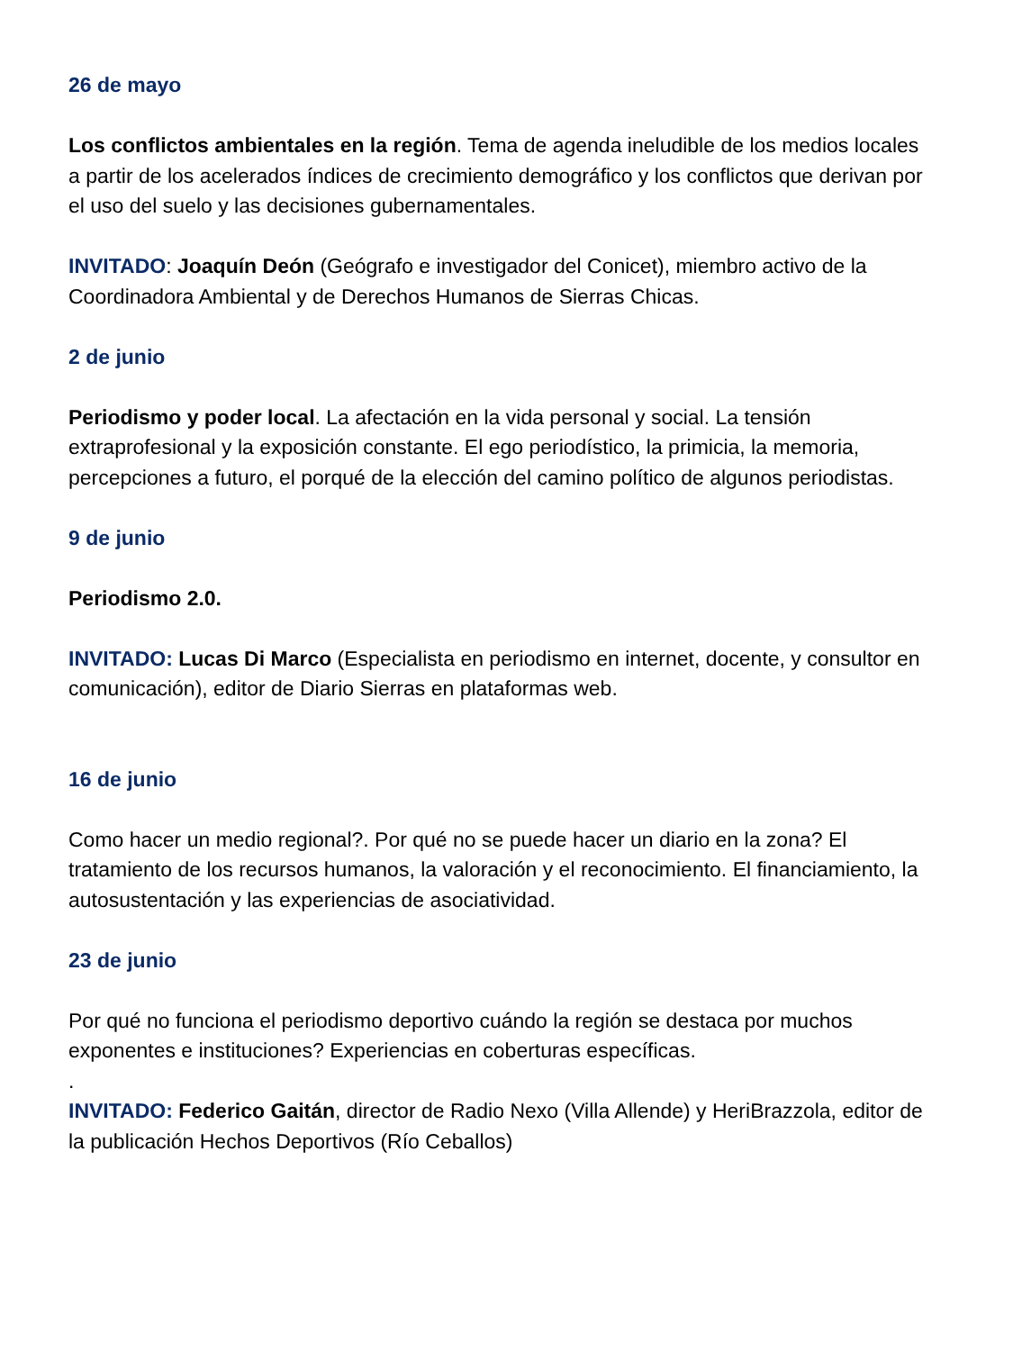26 de mayo
Los conflictos ambientales en la región. Tema de agenda ineludible de los medios locales a partir de los acelerados índices de crecimiento demográfico y los conflictos que derivan por el uso del suelo y las decisiones gubernamentales.
INVITADO: Joaquín Deón (Geógrafo e investigador del Conicet), miembro activo de la Coordinadora Ambiental y de Derechos Humanos de Sierras Chicas.
2 de junio
Periodismo y poder local. La afectación en la vida personal y social. La tensión extraprofesional y la exposición constante. El ego periodístico, la primicia, la memoria, percepciones a futuro, el porqué de la elección del camino político de algunos periodistas.
9 de junio
Periodismo 2.0.
INVITADO: Lucas Di Marco (Especialista en periodismo en internet, docente, y consultor en comunicación), editor de Diario Sierras en plataformas web.
16 de junio
Como hacer un medio regional?. Por qué no se puede hacer un diario en la zona? El tratamiento de los recursos humanos, la valoración y el reconocimiento. El financiamiento, la autosustentación y las experiencias de asociatividad.
23 de junio
Por qué no funciona el periodismo deportivo cuándo la región se destaca por muchos exponentes e instituciones? Experiencias en coberturas específicas.
.
INVITADO: Federico Gaitán, director de Radio Nexo (Villa Allende) y HeriBrazzola, editor de la publicación Hechos Deportivos (Río Ceballos)